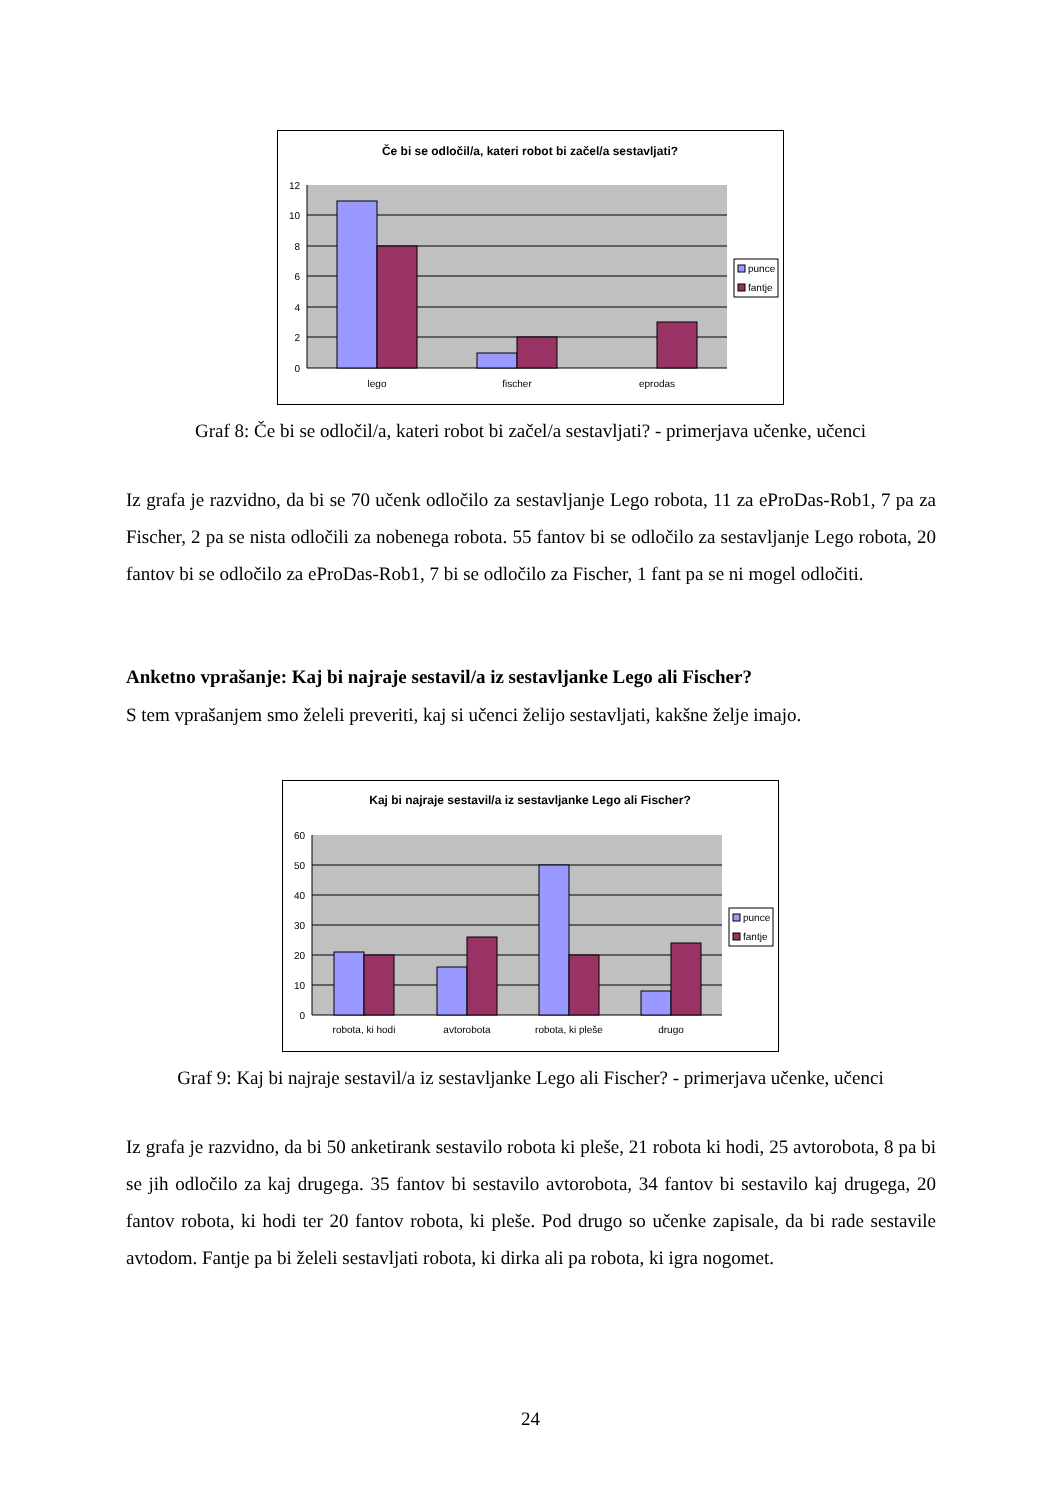Če bi se odločil/a, kateri robot bi začel/a sestavljati?
12
10
8
6
4
2
0
lego
fischer
eprodas
punce
fantje
Graf 8: Če bi se odločil/a, kateri robot bi začel/a sestavljati? - primerjava učenke, učenci
Iz grafa je razvidno, da bi se 70 učenk odločilo za sestavljanje Lego robota, 11 za eProDas-Rob1, 7 pa za Fischer, 2 pa se nista odločili za nobenega robota. 55 fantov bi se odločilo za sestavljanje Lego robota, 20 fantov bi se odločilo za eProDas-Rob1, 7 bi se odločilo za Fischer, 1 fant pa se ni mogel odločiti.
Anketno vprašanje: Kaj bi najraje sestavil/a iz sestavljanke Lego ali Fischer?
S tem vprašanjem smo želeli preveriti, kaj si učenci želijo sestavljati, kakšne želje imajo.
Kaj bi najraje sestavil/a iz sestavljanke Lego ali Fischer?
60
50
40
30
20
10
0
robota, ki hodi
avtorobota
robota, ki pleše
drugo
punce
fantje
Graf 9: Kaj bi najraje sestavil/a iz sestavljanke Lego ali Fischer? - primerjava učenke, učenci
Iz grafa je razvidno, da bi 50 anketirank sestavilo robota ki pleše, 21 robota ki hodi, 25 avtorobota, 8 pa bi se jih odločilo za kaj drugega. 35 fantov bi sestavilo avtorobota, 34 fantov bi sestavilo kaj drugega, 20 fantov robota, ki hodi ter 20 fantov robota, ki pleše. Pod drugo so učenke zapisale, da bi rade sestavile avtodom. Fantje pa bi želeli sestavljati robota, ki dirka ali pa robota, ki igra nogomet.
24